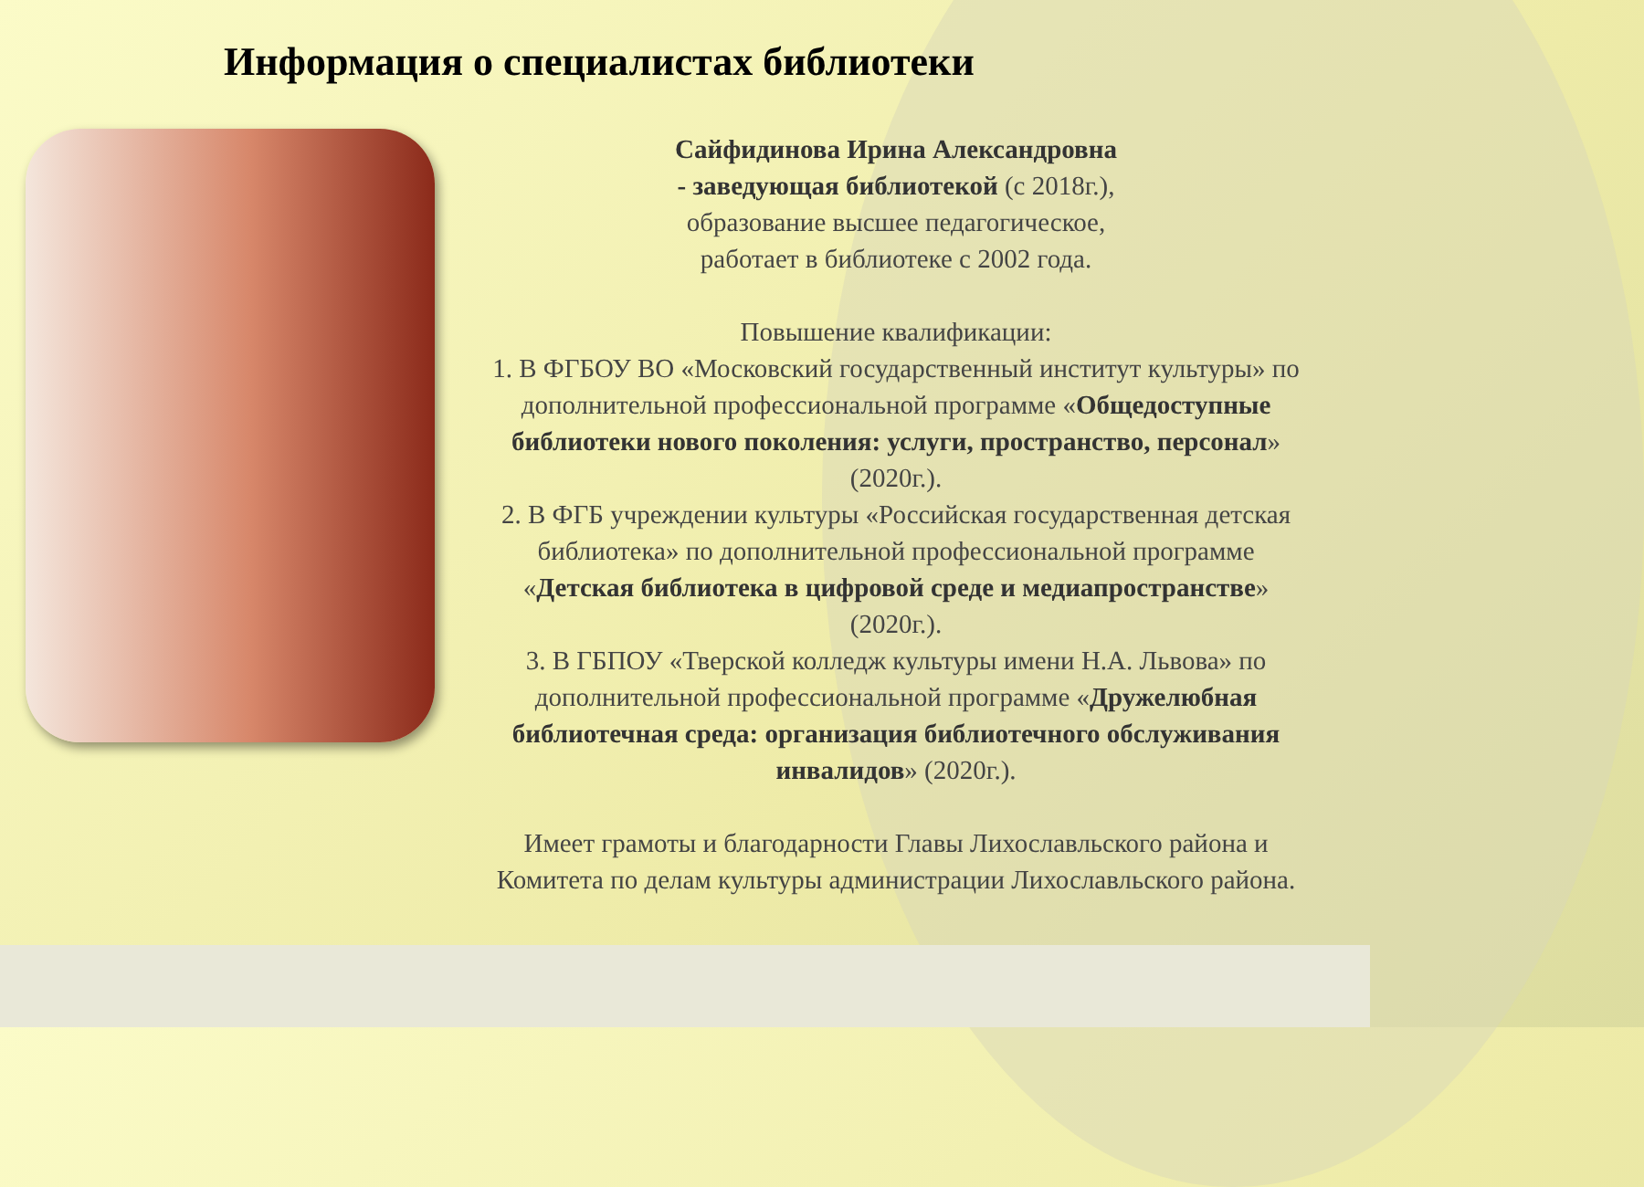Информация о специалистах библиотеки
Сайфидинова Ирина Александровна
- заведующая библиотекой (с 2018г.),
образование высшее педагогическое,
работает в библиотеке с 2002 года.
Повышение квалификации:
1. В ФГБОУ ВО «Московский государственный институт культуры» по дополнительной профессиональной программе «Общедоступные библиотеки нового поколения: услуги, пространство, персонал» (2020г.).
2. В ФГБ учреждении культуры «Российская государственная детская библиотека» по дополнительной профессиональной программе «Детская библиотека в цифровой среде и медиапространстве» (2020г.).
3. В ГБПОУ «Тверской колледж культуры имени Н.А. Львова» по дополнительной профессиональной программе «Дружелюбная библиотечная среда: организация библиотечного обслуживания инвалидов» (2020г.).
Имеет грамоты и благодарности Главы Лихославльского района и Комитета по делам культуры администрации Лихославльского района.